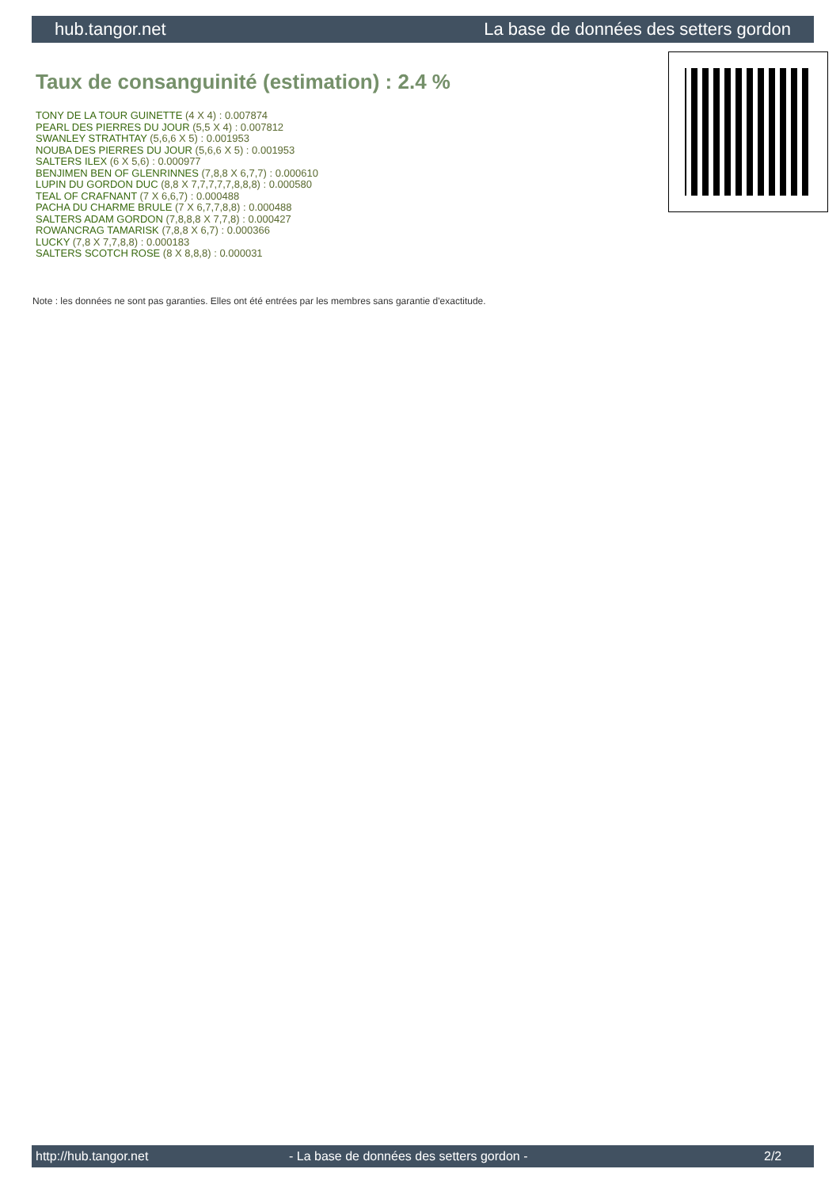hub.tangor.net La base de données des setters gordon
Taux de consanguinité (estimation) : 2.4 %
TONY DE LA TOUR GUINETTE (4 X 4) : 0.007874
PEARL DES PIERRES DU JOUR (5,5 X 4) : 0.007812
SWANLEY STRATHTAY (5,6,6 X 5) : 0.001953
NOUBA DES PIERRES DU JOUR (5,6,6 X 5) : 0.001953
SALTERS ILEX (6 X 5,6) : 0.000977
BENJIMEN BEN OF GLENRINNES (7,8,8 X 6,7,7) : 0.000610
LUPIN DU GORDON DUC (8,8 X 7,7,7,7,7,8,8,8) : 0.000580
TEAL OF CRAFNANT (7 X 6,6,7) : 0.000488
PACHA DU CHARME BRULE (7 X 6,7,7,8,8) : 0.000488
SALTERS ADAM GORDON (7,8,8,8 X 7,7,8) : 0.000427
ROWANCRAG TAMARISK (7,8,8 X 6,7) : 0.000366
LUCKY (7,8 X 7,7,8,8) : 0.000183
SALTERS SCOTCH ROSE (8 X 8,8,8) : 0.000031
Note : les données ne sont pas garanties. Elles ont été entrées par les membres sans garantie d'exactitude.
http://hub.tangor.net - La base de données des setters gordon - 2/2